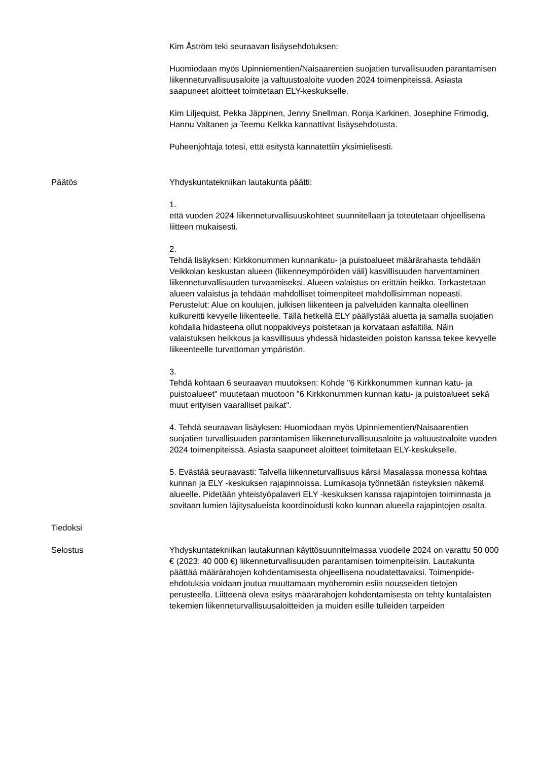Kim Åström teki seuraavan lisäysehdotuksen:
Huomiodaan myös Upinniementien/Naisaarentien suojatien turvallisuuden parantamisen liikenneturvallisuusaloite ja valtuustoaloite vuoden 2024 toimenpiteissä. Asiasta saapuneet aloitteet toimitetaan ELY-keskukselle.
Kim Liljequist, Pekka Jäppinen, Jenny Snellman, Ronja Karkinen, Josephine Frimodig, Hannu Valtanen ja Teemu Kelkka kannattivat lisäysehdotusta.
Puheenjohtaja totesi, että esitystä kannatettiin yksimielisesti.
Päätös Yhdyskuntatekniikan lautakunta päätti:
1.
että vuoden 2024 liikenneturvallisuuskohteet suunnitellaan ja toteutetaan ohjeellisena liitteen mukaisesti.
2.
Tehdä lisäyksen: Kirkkonummen kunnankatu- ja puistoalueet määrärahasta tehdään Veikkolan keskustan alueen (liikenneympöröiden väli) kasvillisuuden harventaminen liikenneturvallisuuden turvaamiseksi. Alueen valaistus on erittäin heikko. Tarkastetaan alueen valaistus ja tehdään mahdolliset toimenpiteet mahdollisimman nopeasti. Perustelut: Alue on koulujen, julkisen liikenteen ja palveluiden kannalta oleellinen kulkureitti kevyelle liikenteelle. Tällä hetkellä ELY päällystää aluetta ja samalla suojatien kohdalla hidasteena ollut noppakiveys poistetaan ja korvataan asfaltilla. Näin valaistuksen heikkous ja kasvillisuus yhdessä hidasteiden poiston kanssa tekee kevyelle liikeenteelle turvattoman ympäristön.
3.
Tehdä kohtaan 6 seuraavan muutoksen: Kohde "6 Kirkkonummen kunnan katu- ja puistoalueet" muutetaan muotoon "6 Kirkkonummen kunnan katu- ja puistoalueet sekä muut erityisen vaaralliset paikat".
4. Tehdä seuraavan lisäyksen: Huomiodaan myös Upinniementien/Naisaarentien suojatien turvallisuuden parantamisen liikenneturvallisuusaloite ja valtuustoaloite vuoden 2024 toimenpiteissä. Asiasta saapuneet aloitteet toimitetaan ELY-keskukselle.
5. Evästää seuraavasti: Talvella liikenneturvallisuus kärsii Masalassa monessa kohtaa kunnan ja ELY -keskuksen rajapinnoissa. Lumikasoja työnnetään risteyksien näkemä alueelle. Pidetään yhteistyöpalaveri ELY -keskuksen kanssa rajapintojen toiminnasta ja sovitaan lumien läjitysalueista koordinoidusti koko kunnan alueella rajapintojen osalta.
Tiedoksi
Selostus Yhdyskuntatekniikan lautakunnan käyttösuunnitelmassa vuodelle 2024 on varattu 50 000 € (2023: 40 000 €) liikenneturvallisuuden parantamisen toimenpiteisiin. Lautakunta päättää määrärahojen kohdentamisesta ohjeellisena noudatettavaksi. Toimenpide-ehdotuksia voidaan joutua muuttamaan myöhemmin esiin nousseiden tietojen perusteella. Liitteenä oleva esitys määrärahojen kohdentamisesta on tehty kuntalaisten tekemien liikenneturvallisuusaloitteiden ja muiden esille tulleiden tarpeiden